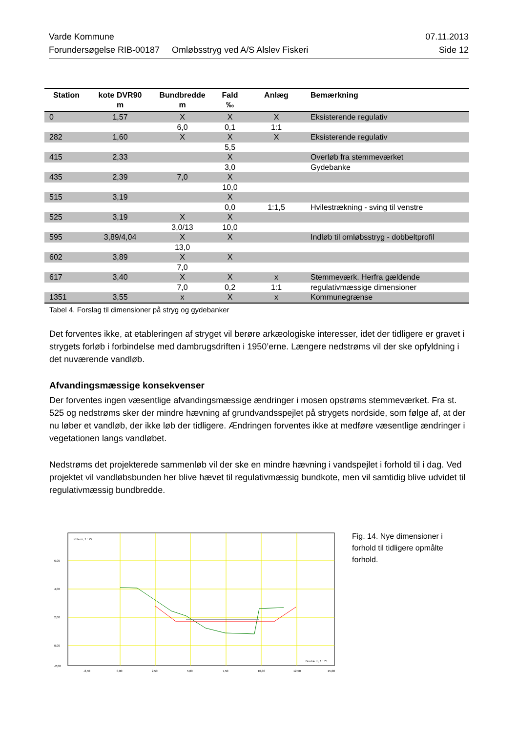Varde Kommune 07.11.2013
Forundersøgelse RIB-00187 Omløbsstryg ved A/S Alslev Fiskeri Side 12
| Station | kote DVR90 m | Bundbredde m | Fald ‰ | Anlæg | Bemærkning |
| --- | --- | --- | --- | --- | --- |
| 0 | 1,57 | X | X | X | Eksisterende regulativ |
| | | 6,0 | 0,1 | 1:1 | |
| 282 | 1,60 | X | X | X | Eksisterende regulativ |
| | | | 5,5 | | |
| 415 | 2,33 | | X | | Overløb fra stemmeværket |
| | | | 3,0 | | Gydebanke |
| 435 | 2,39 | 7,0 | X | | |
| | | | 10,0 | | |
| 515 | 3,19 | | X | | |
| | | | 0,0 | 1:1,5 | Hvilestrækning - sving til venstre |
| 525 | 3,19 | X | X | | |
| | | 3,0/13 | 10,0 | | |
| 595 | 3,89/4,04 | X | X | | Indløb til omløbsstryg - dobbeltprofil |
| | | 13,0 | | | |
| 602 | 3,89 | X | X | | |
| | | 7,0 | | | |
| 617 | 3,40 | X | X | x | Stemmeværk. Herfra gældende |
| | | 7,0 | 0,2 | 1:1 | regulativmæssige dimensioner |
| 1351 | 3,55 | x | X | x | Kommunegrænse |
Tabel 4. Forslag til dimensioner på stryg og gydebanker
Det forventes ikke, at etableringen af stryget vil berøre arkæologiske interesser, idet der tidligere er gravet i strygets forløb i forbindelse med dambrugsdriften i 1950’erne. Længere nedstrøms vil der ske opfyldning i det nuværende vandløb.
Afvandingsmæssige konsekvenser
Der forventes ingen væsentlige afvandingsmæssige ændringer i mosen opstrøms stemmeværket. Fra st. 525 og nedstrøms sker der mindre hævning af grundvandsspejlet på strygets nordside, som følge af, at der nu løber et vandløb, der ikke løb der tidligere. Ændringen forventes ikke at medføre væsentlige ændringer i vegetationen langs vandløbet.
Nedstrøms det projekterede sammenløb vil der ske en mindre hævning i vandspejlet i forhold til i dag. Ved projektet vil vandløbsbunden her blive hævet til regulativmæssig bundkote, men vil samtidig blive udvidet til regulativmæssig bundbredde.
Kote m, 1 : 75
6,00
4,00
2,00
0,00
-2,00
-2,50
0,00
2,50
5,00
7,50
10,00
12,50
15,00
Bredde m, 1 : 75
Fig. 14. Nye dimensioner i forhold til tidligere opmålte forhold.